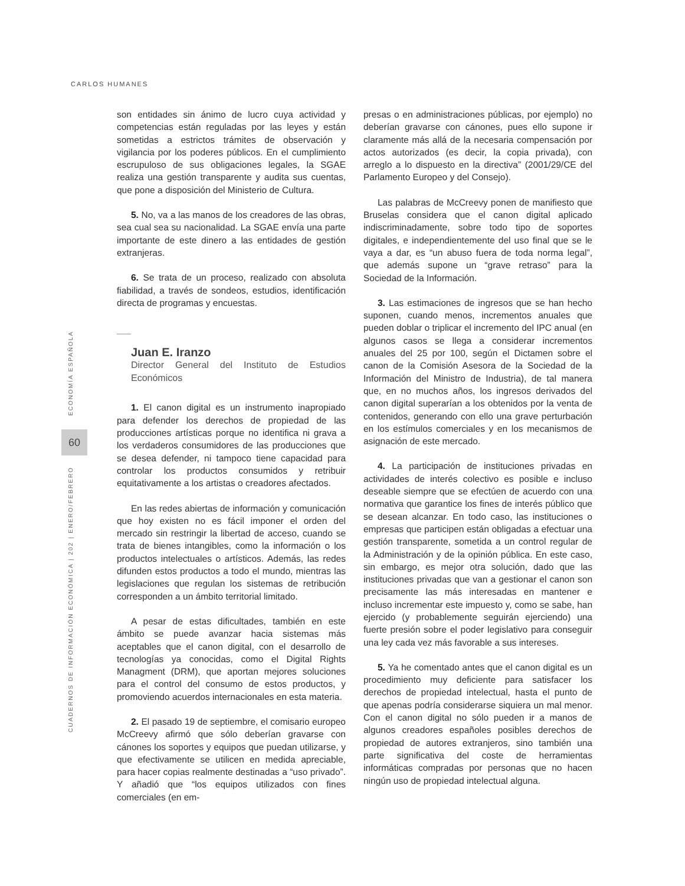CARLOS HUMANES
60
ECONOMÍA ESPAÑOLA
CUADERNOS DE INFORMACIÓN ECONÓMICA | 202 | ENERO/FEBRERO
son entidades sin ánimo de lucro cuya actividad y competencias están reguladas por las leyes y están sometidas a estrictos trámites de observación y vigilancia por los poderes públicos. En el cumplimiento escrupuloso de sus obligaciones legales, la SGAE realiza una gestión transparente y audita sus cuentas, que pone a disposición del Ministerio de Cultura.
5. No, va a las manos de los creadores de las obras, sea cual sea su nacionalidad. La SGAE envía una parte importante de este dinero a las entidades de gestión extranjeras.
6. Se trata de un proceso, realizado con absoluta fiabilidad, a través de sondeos, estudios, identificación directa de programas y encuestas.
Juan E. Iranzo
Director General del Instituto de Estudios Económicos
1. El canon digital es un instrumento inapropiado para defender los derechos de propiedad de las producciones artísticas porque no identifica ni grava a los verdaderos consumidores de las producciones que se desea defender, ni tampoco tiene capacidad para controlar los productos consumidos y retribuir equitativamente a los artistas o creadores afectados.
En las redes abiertas de información y comunicación que hoy existen no es fácil imponer el orden del mercado sin restringir la libertad de acceso, cuando se trata de bienes intangibles, como la información o los productos intelectuales o artísticos. Además, las redes difunden estos productos a todo el mundo, mientras las legislaciones que regulan los sistemas de retribución corresponden a un ámbito territorial limitado.
A pesar de estas dificultades, también en este ámbito se puede avanzar hacia sistemas más aceptables que el canon digital, con el desarrollo de tecnologías ya conocidas, como el Digital Rights Managment (DRM), que aportan mejores soluciones para el control del consumo de estos productos, y promoviendo acuerdos internacionales en esta materia.
2. El pasado 19 de septiembre, el comisario europeo McCreevy afirmó que sólo deberían gravarse con cánones los soportes y equipos que puedan utilizarse, y que efectivamente se utilicen en medida apreciable, para hacer copias realmente destinadas a “uso privado”. Y añadió que “los equipos utilizados con fines comerciales (en em-
presas o en administraciones públicas, por ejemplo) no deberían gravarse con cánones, pues ello supone ir claramente más allá de la necesaria compensación por actos autorizados (es decir, la copia privada), con arreglo a lo dispuesto en la directiva” (2001/29/CE del Parlamento Europeo y del Consejo).
Las palabras de McCreevy ponen de manifiesto que Bruselas considera que el canon digital aplicado indiscriminadamente, sobre todo tipo de soportes digitales, e independientemente del uso final que se le vaya a dar, es “un abuso fuera de toda norma legal”, que además supone un “grave retraso” para la Sociedad de la Información.
3. Las estimaciones de ingresos que se han hecho suponen, cuando menos, incrementos anuales que pueden doblar o triplicar el incremento del IPC anual (en algunos casos se llega a considerar incrementos anuales del 25 por 100, según el Dictamen sobre el canon de la Comisión Asesora de la Sociedad de la Información del Ministro de Industria), de tal manera que, en no muchos años, los ingresos derivados del canon digital superarían a los obtenidos por la venta de contenidos, generando con ello una grave perturbación en los estímulos comerciales y en los mecanismos de asignación de este mercado.
4. La participación de instituciones privadas en actividades de interés colectivo es posible e incluso deseable siempre que se efectúen de acuerdo con una normativa que garantice los fines de interés público que se desean alcanzar. En todo caso, las instituciones o empresas que participen están obligadas a efectuar una gestión transparente, sometida a un control regular de la Administración y de la opinión pública. En este caso, sin embargo, es mejor otra solución, dado que las instituciones privadas que van a gestionar el canon son precisamente las más interesadas en mantener e incluso incrementar este impuesto y, como se sabe, han ejercido (y probablemente seguirán ejerciendo) una fuerte presión sobre el poder legislativo para conseguir una ley cada vez más favorable a sus intereses.
5. Ya he comentado antes que el canon digital es un procedimiento muy deficiente para satisfacer los derechos de propiedad intelectual, hasta el punto de que apenas podría considerarse siquiera un mal menor. Con el canon digital no sólo pueden ir a manos de algunos creadores españoles posibles derechos de propiedad de autores extranjeros, sino también una parte significativa del coste de herramientas informáticas compradas por personas que no hacen ningún uso de propiedad intelectual alguna.